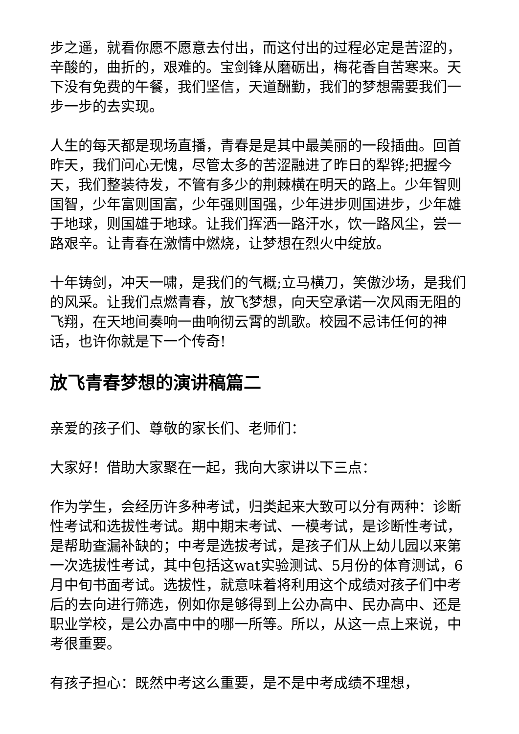步之遥，就看你愿不愿意去付出，而这付出的过程必定是苦涩的，辛酸的，曲折的，艰难的。宝剑锋从磨砺出，梅花香自苦寒来。天下没有免费的午餐，我们坚信，天道酬勤，我们的梦想需要我们一步一步的去实现。
人生的每天都是现场直播，青春是是其中最美丽的一段插曲。回首昨天，我们问心无愧，尽管太多的苦涩融进了昨日的犁铧;把握今天，我们整装待发，不管有多少的荆棘横在明天的路上。少年智则国智，少年富则国富，少年强则国强，少年进步则国进步，少年雄于地球，则国雄于地球。让我们挥洒一路汗水，饮一路风尘，尝一路艰辛。让青春在激情中燃烧，让梦想在烈火中绽放。
十年铸剑，冲天一啸，是我们的气概;立马横刀，笑傲沙场，是我们的风采。让我们点燃青春，放飞梦想，向天空承诺一次风雨无阻的飞翔，在天地间奏响一曲响彻云霄的凯歌。校园不忌讳任何的神话，也许你就是下一个传奇!
放飞青春梦想的演讲稿篇二
亲爱的孩子们、尊敬的家长们、老师们：
大家好！借助大家聚在一起，我向大家讲以下三点：
作为学生，会经历许多种考试，归类起来大致可以分有两种：诊断性考试和选拔性考试。期中期末考试、一模考试，是诊断性考试，是帮助查漏补缺的；中考是选拔考试，是孩子们从上幼儿园以来第一次选拔性考试，其中包括这wat实验测试、5月份的体育测试，6月中旬书面考试。选拔性，就意味着将利用这个成绩对孩子们中考后的去向进行筛选，例如你是够得到上公办高中、民办高中、还是职业学校，是公办高中中的哪一所等。所以，从这一点上来说，中考很重要。
有孩子担心：既然中考这么重要，是不是中考成绩不理想，